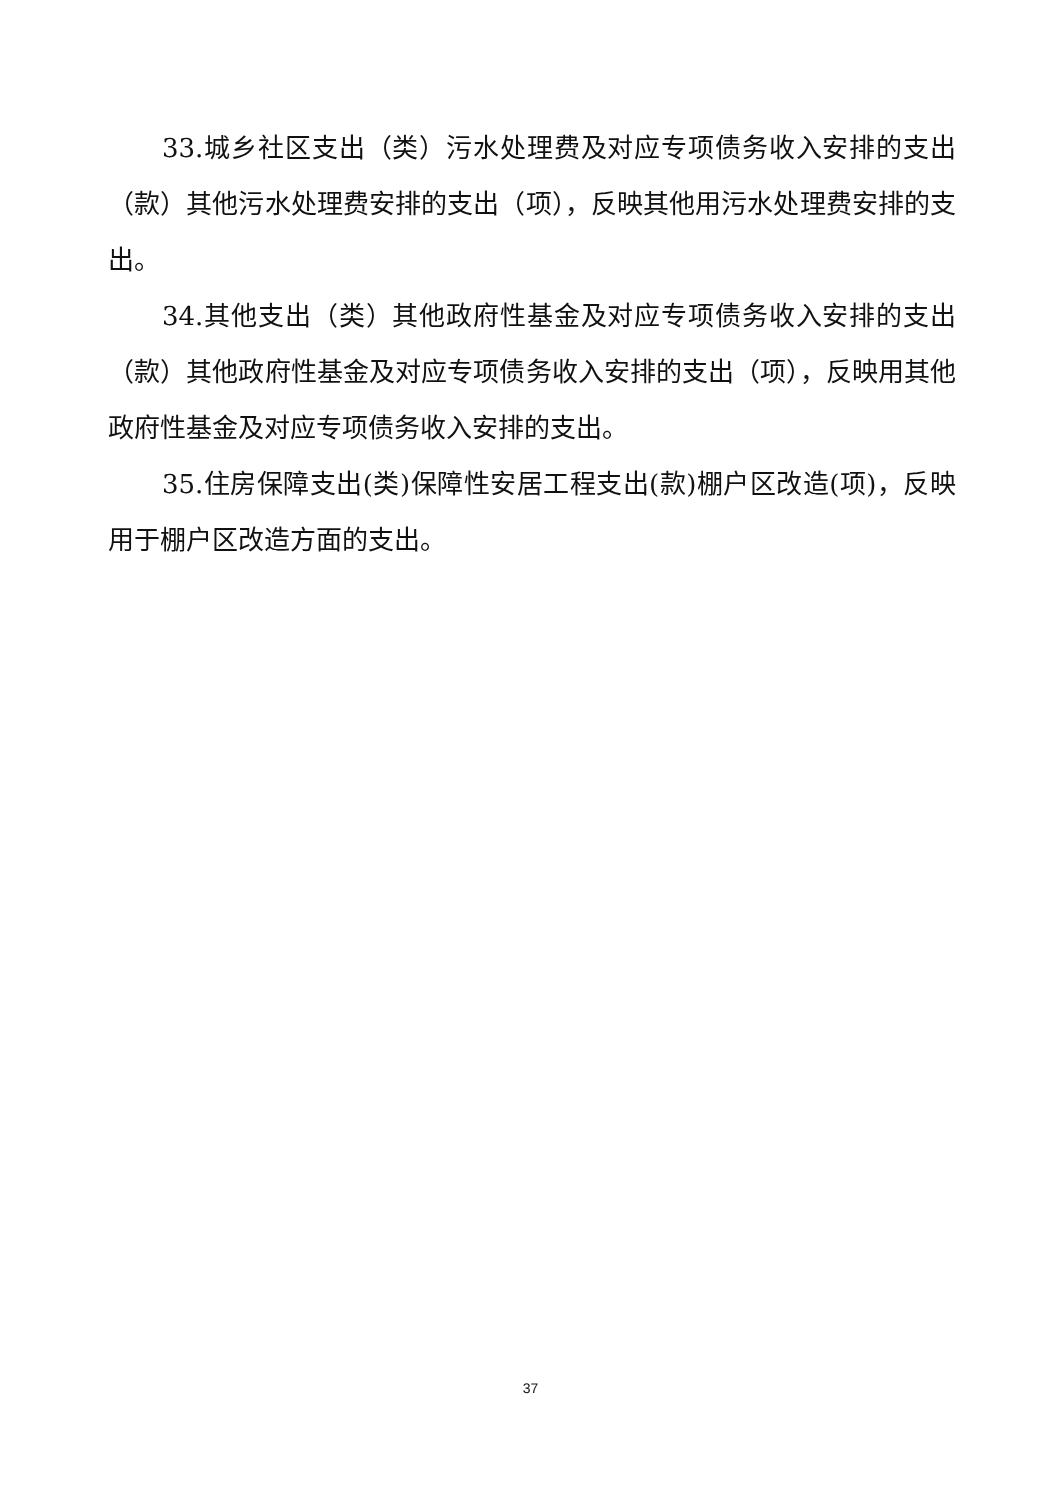33.城乡社区支出（类）污水处理费及对应专项债务收入安排的支出（款）其他污水处理费安排的支出（项），反映其他用污水处理费安排的支出。
34.其他支出（类）其他政府性基金及对应专项债务收入安排的支出（款）其他政府性基金及对应专项债务收入安排的支出（项），反映用其他政府性基金及对应专项债务收入安排的支出。
35.住房保障支出(类)保障性安居工程支出(款)棚户区改造(项)，反映用于棚户区改造方面的支出。
37